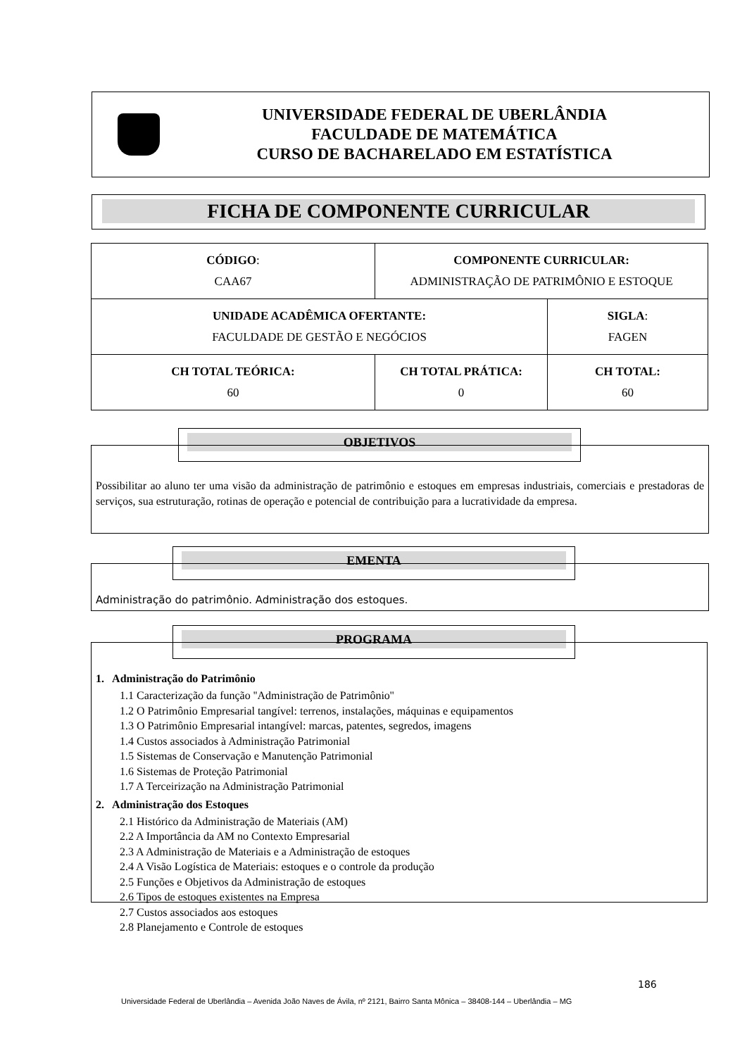UNIVERSIDADE FEDERAL DE UBERLÂNDIA
FACULDADE DE MATEMÁTICA
CURSO DE BACHARELADO EM ESTATÍSTICA
FICHA DE COMPONENTE CURRICULAR
| CÓDIGO : CAA67 | COMPONENTE CURRICULAR: ADMINISTRAÇÃO DE PATRIMÔNIO E ESTOQUE | | |
| UNIDADE ACADÊMICA OFERTANTE: FACULDADE DE GESTÃO E NEGÓCIOS | | | SIGLA : FAGEN |
| CH TOTAL TEÓRICA: 60 | | CH TOTAL PRÁTICA: 0 | CH TOTAL: 60 |
OBJETIVOS
Possibilitar ao aluno ter uma visão da administração de patrimônio e estoques em empresas industriais, comerciais e prestadoras de serviços, sua estruturação, rotinas de operação e potencial de contribuição para a lucratividade da empresa.
EMENTA
Administração do patrimônio. Administração dos estoques.
PROGRAMA
1. Administração do Patrimônio
1.1 Caracterização da função ''Administração de Patrimônio''
1.2 O Patrimônio Empresarial tangível: terrenos, instalações, máquinas e equipamentos
1.3 O Patrimônio Empresarial intangível: marcas, patentes, segredos, imagens
1.4 Custos associados à Administração Patrimonial
1.5 Sistemas de Conservação e Manutenção Patrimonial
1.6 Sistemas de Proteção Patrimonial
1.7 A Terceirização na Administração Patrimonial
2. Administração dos Estoques
2.1 Histórico da Administração de Materiais (AM)
2.2 A Importância da AM no Contexto Empresarial
2.3 A Administração de Materiais e a Administração de estoques
2.4 A Visão Logística de Materiais: estoques e o controle da produção
2.5 Funções e Objetivos da Administração de estoques
2.6 Tipos de estoques existentes na Empresa
2.7 Custos associados aos estoques
2.8 Planejamento e Controle de estoques
186
Universidade Federal de Uberlândia – Avenida João Naves de Ávila, nº 2121, Bairro Santa Mônica – 38408-144 – Uberlândia – MG